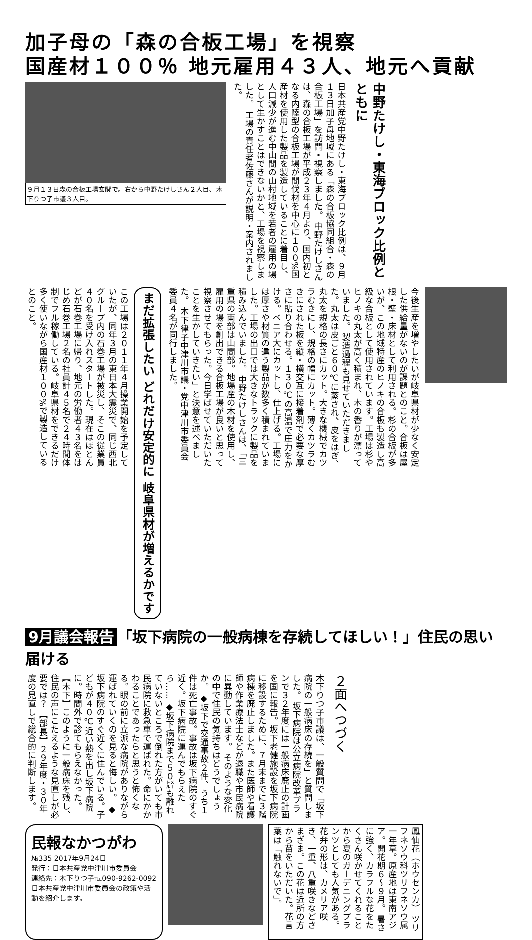加子母の「森の合板工場」を視察
国産材１００％ 地元雇用４３人、地元へ貢献
９月１３日森の合板工場玄関で。右から中野たけしさん２人目、木下りつ子市議３人目。
日本共産党中野たけし・東海ブロック比例は、９月１３日加子母地域にある「森の合板協同組合・森の合板工場」を訪問・視察しました。 中野たけしさんは、森の合板工場が平成２３年４月より、国内初となる内陸型の合板工場が間伐材を中心に１００%国産材を使用した製品を製造していることに着目し、人口減少が進む中山間の山村地域を若者の雇用の場として生かすことはできないかと、工場を視察しました。 工場の責任者佐藤さんが説明・案内されました。
中野たけし・東海ブロック比例とともに
この工場は２０１１年４月操業開始を予定していたが、同年３月の東日本大震災で、同じ西北グループ内の石巻工場が被災し、そこの従業員４０名を受け入れスタートした。現在はほとんどが石巻工場に帰り、地元の労働者４３名をはじめ石巻工場２名の社員計４５名で２４時間体制でフル稼働している。岐阜県材をできるだけ多く使いながら国産材１００%で製造しているとのこと。
まだ拡張したい どれだけ安定的に 岐阜県材が増えるかです
今後生産を増やしたいが岐阜県材が少なく安定した供給量がないのが課題とのこと。合板は屋根・壁・床材として利用される。杉の合板が多いが、この地域特産のヒノキの合板も製造し高級な合板として使用されています。工場は杉やヒノキの丸太が高く積まれ、木の香りが漂っていました。 製造過程も見せていただきました。丸太は皮ごと６０℃に蒸され、皮をはぎ、丸太を規格の長さにカット。大きな機械でカツラむきにし、規格の幅にカット。薄くカツラむきにされた板を縦・横交互に接着剤で必要な厚さに貼り合わせる。１３０℃の高温で圧力をかける。ベニア大にカットし、仕上げる。工場には厚さや材質の違う製品が数多く積まれていました。工場の出口では大きなトラックに製品を積み込んでいました。 中野たけしさんは、「三重県の南部は山間部。地場産の木材を使用し、雇用の場を創出できる合板工場が良いと思って視察させてもらった。今日学ばせていただいたことを生かしていきたい」と決意を述べました。 木下律子中津川市議・党中津川市委員会委員４名が同行しました。
9月議会報告 「坂下病院の一般病棟を存続してほしい！」住民の思い届ける
木下りつ子市議は、一般質問で「坂下病院の一般病床の存続を」と質問しました。 坂下病院は公立病院改革プランで３２年度には一般病床廃止の計画を国に報告。坂下老健施設を坂下病院に移設するために、７月末までに３階病棟を廃止しました。また医師や看護師や作業療法士などが退職や市民病院に異動しています。 そのような変化の中で住民の気持ちはどうでしょうか。 ◆坂下で交通事故２件、うち１件は死亡事故。事故は坂下病院のすぐ近く。坂下病院に運んでもらえたら…… ◆坂下病院まで５０㍍も離れていないところで倒れた方がいても市民病院に救急車で運ばれた。命にかかわることであったらと思うと怖くなる。眼の前に立派な病院がありながら運ばれていくのを見ると悔しい。 ◆坂下病院のすぐ近くに住んでいる。子どもが４０℃近い熱を出し坂下病院に。時間外で診てもらえなかった。 【木下】このように一般病床を残し、住民の声にこたえるような見直しが必要では？ 【部長】２９年度・３０年度の見直しで総合的に判断します。
２面へつづく
民報なかつがわ
№335 2017年9月24日
発行：日本共産党中津川市委員会
連絡先：木下りつ子℡090-9262-0092
日本共産党中津川市委員会の政策や活動を紹介します。
鳳仙花（ホウセンカ） ツリフネソウ科ツリフネソウ属一年草。原産地は東南アジア。開花期６〜９月。 暑さに強く、カラフルな花をたくさん咲かせてくれることから夏のガーデニングプランツとしても人気がある。花弁の形は、カメリア咲き、一重、八重咲きなどさまざま。この花は近所の方から苗をいただいた。花言葉は「触れないで」。